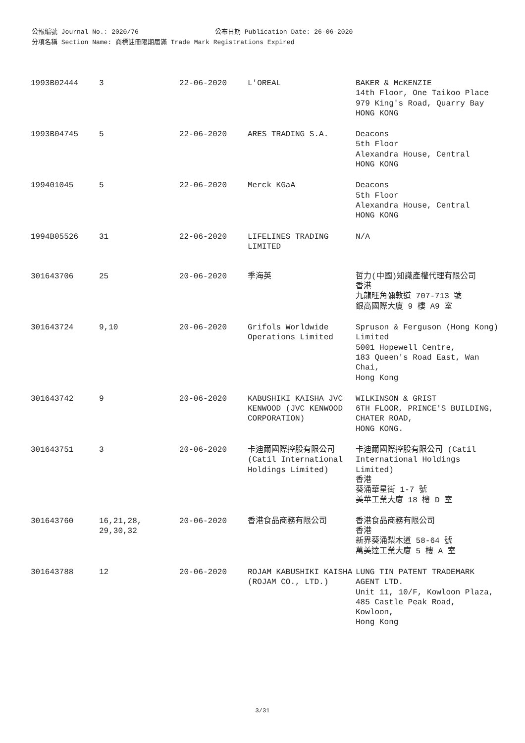公報編號 Journal No.: 2020/76 公布日期 Publication Date: 26-06-2020
分項名稱 Section Name: 商標註冊限期屆滿 Trade Mark Registrations Expired
| 1993B02444 | 3 | 22-06-2020 | L'OREAL | BAKER & McKENZIE 14th Floor, One Taikoo Place 979 King's Road, Quarry Bay HONG KONG |
| 1993B04745 | 5 | 22-06-2020 | ARES TRADING S.A. | Deacons 5th Floor Alexandra House, Central HONG KONG |
| 199401045 | 5 | 22-06-2020 | Merck KGaA | Deacons 5th Floor Alexandra House, Central HONG KONG |
| 1994B05526 | 31 | 22-06-2020 | LIFELINES TRADING LIMITED | N/A |
| 301643706 | 25 | 20-06-2020 | 季海英 | 哲力(中國)知識產權代理有限公司 香港 九龍旺角彌敦道 707-713 號 銀高國際大廈 9 樓 A9 室 |
| 301643724 | 9,10 | 20-06-2020 | Grifols Worldwide Operations Limited | Spruson & Ferguson (Hong Kong) Limited 5001 Hopewell Centre, 183 Queen's Road East, Wan Chai, Hong Kong |
| 301643742 | 9 | 20-06-2020 | KABUSHIKI KAISHA JVC KENWOOD (JVC KENWOOD CORPORATION) | WILKINSON & GRIST 6TH FLOOR, PRINCE'S BUILDING, CHATER ROAD, HONG KONG. |
| 301643751 | 3 | 20-06-2020 | 卡迪爾國際控股有限公司 (Catil International Holdings Limited) | 卡迪爾國際控股有限公司 (Catil International Holdings Limited) 香港 葵涌華星街 1-7 號 美華工業大廈 18 樓 D 室 |
| 301643760 | 16,21,28, 29,30,32 | 20-06-2020 | 香港食品商務有限公司 | 香港食品商務有限公司 香港 新界葵涌梨木道 58-64 號 萬美達工業大廈 5 樓 A 室 |
| 301643788 | 12 | 20-06-2020 | ROJAM KABUSHIKI KAISHA (ROJAM CO., LTD.) | LUNG TIN PATENT TRADEMARK AGENT LTD. Unit 11, 10/F, Kowloon Plaza, 485 Castle Peak Road, Kowloon, Hong Kong |
3/31